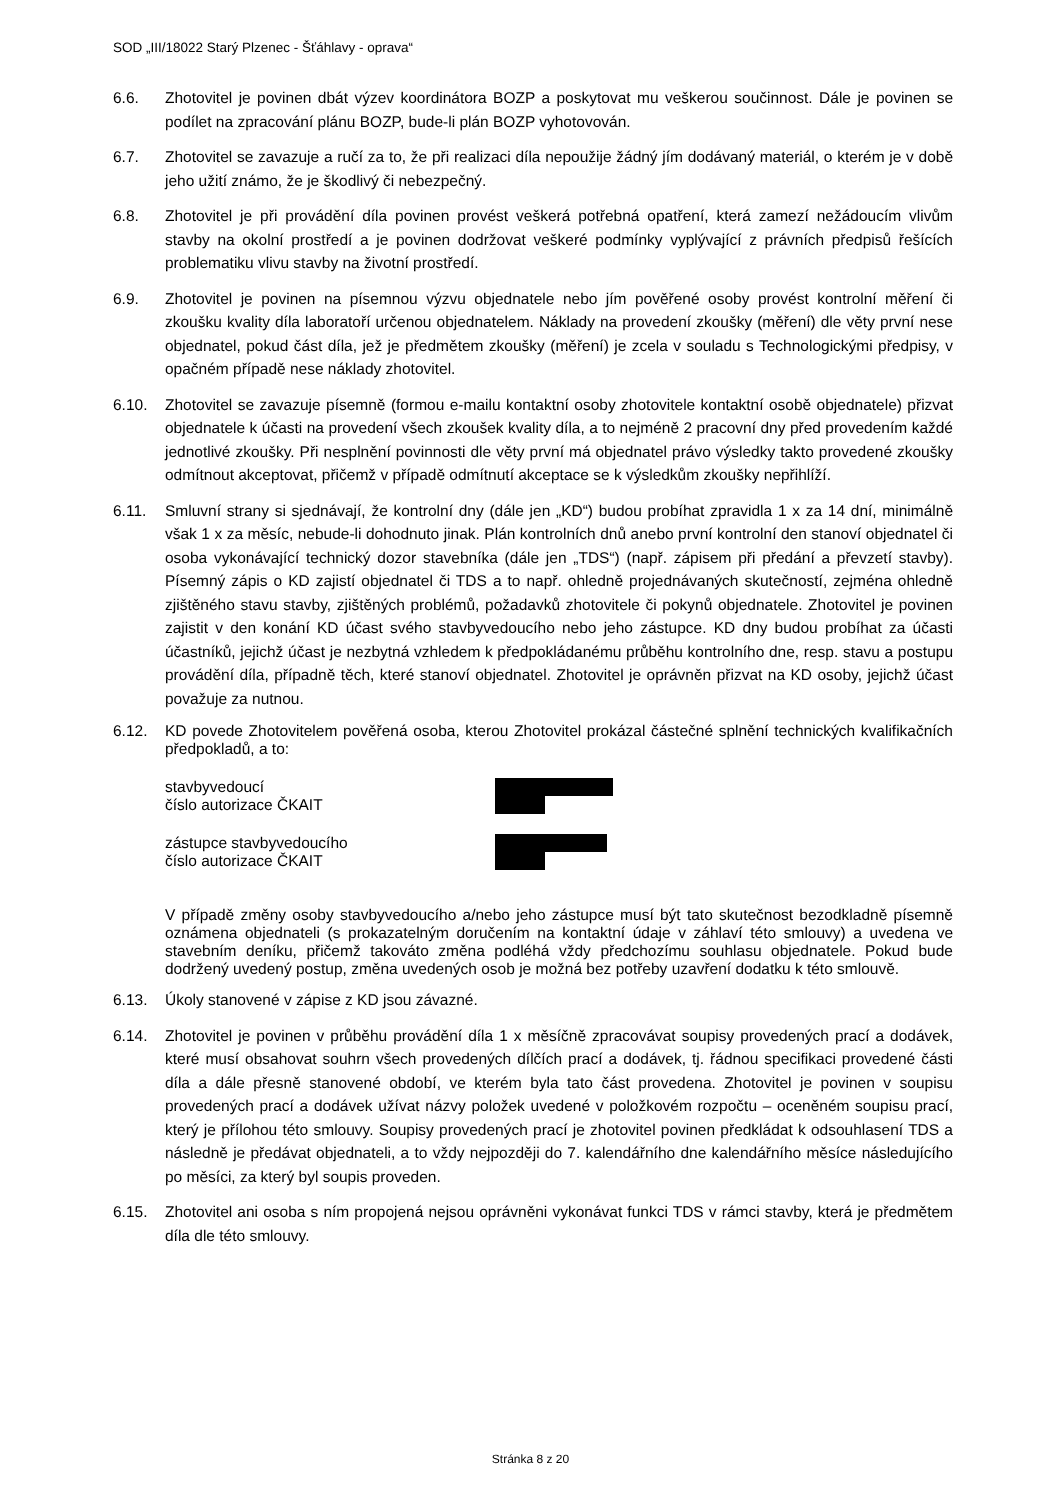SOD „III/18022 Starý Plzenec - Šťáhlavy - oprava“
6.6. Zhotovitel je povinen dbát výzev koordinátora BOZP a poskytovat mu veškerou součinnost. Dále je povinen se podílet na zpracování plánu BOZP, bude-li plán BOZP vyhotovován.
6.7. Zhotovitel se zavazuje a ručí za to, že při realizaci díla nepoužije žádný jím dodávaný materiál, o kterém je v době jeho užití známo, že je škodlivý či nebezpečný.
6.8. Zhotovitel je při provádění díla povinen provést veškerá potřebná opatření, která zamezí nežádoucím vlivům stavby na okolní prostředí a je povinen dodržovat veškeré podmínky vyplývající z právních předpisů řešících problematiku vlivu stavby na životní prostředí.
6.9. Zhotovitel je povinen na písemnou výzvu objednatele nebo jím pověřené osoby provést kontrolní měření či zkoušku kvality díla laboratoří určenou objednatelem. Náklady na provedení zkoušky (měření) dle věty první nese objednatel, pokud část díla, jež je předmětem zkoušky (měření) je zcela v souladu s Technologickými předpisy, v opačném případě nese náklady zhotovitel.
6.10. Zhotovitel se zavazuje písemně (formou e-mailu kontaktní osoby zhotovitele kontaktní osobě objednatele) přizvat objednatele k účasti na provedení všech zkoušek kvality díla, a to nejméně 2 pracovní dny před provedením každé jednotlivé zkoušky. Při nesplnění povinnosti dle věty první má objednatel právo výsledky takto provedené zkoušky odmítnout akceptovat, přičemž v případě odmítnutí akceptace se k výsledkům zkoušky nepřihlíží.
6.11. Smluvní strany si sjednávají, že kontrolní dny (dále jen „KD“) budou probíhat zpravidla 1 x za 14 dní, minimálně však 1 x za měsíc, nebude-li dohodnuto jinak. Plán kontrolních dnů anebo první kontrolní den stanoví objednatel či osoba vykonávající technický dozor stavebníka (dále jen „TDS“) (např. zápisem při předání a převzetí stavby). Písemný zápis o KD zajistí objednatel či TDS a to např. ohledně projednávaných skutečností, zejména ohledně zjištěného stavu stavby, zjištěných problémů, požadavků zhotovitele či pokynů objednatele. Zhotovitel je povinen zajistit v den konání KD účast svého stavbyvedoucího nebo jeho zástupce. KD dny budou probíhat za účasti účastníků, jejichž účast je nezbytná vzhledem k předpokládanému průběhu kontrolního dne, resp. stavu a postupu provádění díla, případně těch, které stanoví objednatel. Zhotovitel je oprávněn přizvat na KD osoby, jejichž účast považuje za nutnou.
6.12. KD povede Zhotovitelem pověřená osoba, kterou Zhotovitel prokázal částečné splnění technických kvalifikačních předpokladů, a to:
stavbyvedoucí
číslo autorizace ČKAIT
zástupce stavbyvedoucího
číslo autorizace ČKAIT
V případě změny osoby stavbyvedoucího a/nebo jeho zástupce musí být tato skutečnost bezodkladně písemně oznámena objednateli (s prokazatelným doručením na kontaktní údaje v záhlaví této smlouvy) a uvedena ve stavebním deníku, přičemž takováto změna podléhá vždy předchozímu souhlasu objednatele. Pokud bude dodržený uvedený postup, změna uvedených osob je možná bez potřeby uzavření dodatku k této smlouvě.
6.13. Úkoly stanovené v zápise z KD jsou závazné.
6.14. Zhotovitel je povinen v průběhu provádění díla 1 x měsíčně zpracovávat soupisy provedených prací a dodávek, které musí obsahovat souhrn všech provedených dílčích prací a dodávek, tj. řádnou specifikaci provedené části díla a dále přesně stanovené období, ve kterém byla tato část provedena. Zhotovitel je povinen v soupisu provedených prací a dodávek užívat názvy položek uvedené v položkovém rozpočtu – oceněném soupisu prací, který je přílohou této smlouvy. Soupisy provedených prací je zhotovitel povinen předkládat k odsouhlasení TDS a následně je předávat objednateli, a to vždy nejpozději do 7. kalendářního dne kalendářního měsíce následujícího po měsíci, za který byl soupis proveden.
6.15. Zhotovitel ani osoba s ním propojená nejsou oprávněni vykonávat funkci TDS v rámci stavby, která je předmětem díla dle této smlouvy.
Stránka 8 z 20